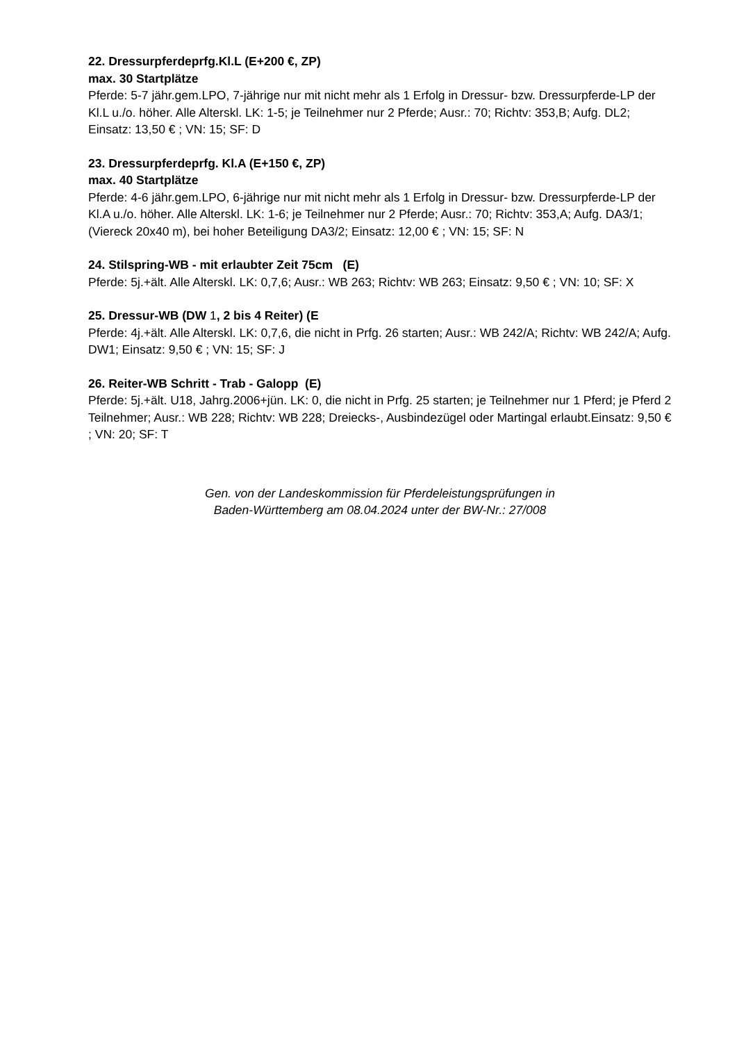22. Dressurpferdeprfg.Kl.L (E+200 €, ZP)
max. 30 Startplätze
Pferde: 5-7 jähr.gem.LPO, 7-jährige nur mit nicht mehr als 1 Erfolg in Dressur- bzw. Dressurpferde-LP der Kl.L u./o. höher. Alle Alterskl. LK: 1-5; je Teilnehmer nur 2 Pferde; Ausr.: 70; Richtv: 353,B; Aufg. DL2; Einsatz: 13,50 € ; VN: 15; SF: D
23. Dressurpferdeprfg. Kl.A (E+150 €, ZP)
max. 40 Startplätze
Pferde: 4-6 jähr.gem.LPO, 6-jährige nur mit nicht mehr als 1 Erfolg in Dressur- bzw. Dressurpferde-LP der Kl.A u./o. höher. Alle Alterskl. LK: 1-6; je Teilnehmer nur 2 Pferde; Ausr.: 70; Richtv: 353,A; Aufg. DA3/1; (Viereck 20x40 m), bei hoher Beteiligung DA3/2; Einsatz: 12,00 € ; VN: 15; SF: N
24. Stilspring-WB - mit erlaubter Zeit 75cm (E)
Pferde: 5j.+ält. Alle Alterskl. LK: 0,7,6; Ausr.: WB 263; Richtv: WB 263; Einsatz: 9,50 € ; VN: 10; SF: X
25. Dressur-WB (DW 1, 2 bis 4 Reiter) (E
Pferde: 4j.+ält. Alle Alterskl. LK: 0,7,6, die nicht in Prfg. 26 starten; Ausr.: WB 242/A; Richtv: WB 242/A; Aufg. DW1; Einsatz: 9,50 € ; VN: 15; SF: J
26. Reiter-WB Schritt - Trab - Galopp (E)
Pferde: 5j.+ält. U18, Jahrg.2006+jün. LK: 0, die nicht in Prfg. 25 starten; je Teilnehmer nur 1 Pferd; je Pferd 2 Teilnehmer; Ausr.: WB 228; Richtv: WB 228; Dreiecks-, Ausbindezügel oder Martingal erlaubt.Einsatz: 9,50 € ; VN: 20; SF: T
Gen. von der Landeskommission für Pferdeleistungsprüfungen in
Baden-Württemberg am 08.04.2024 unter der BW-Nr.: 27/008